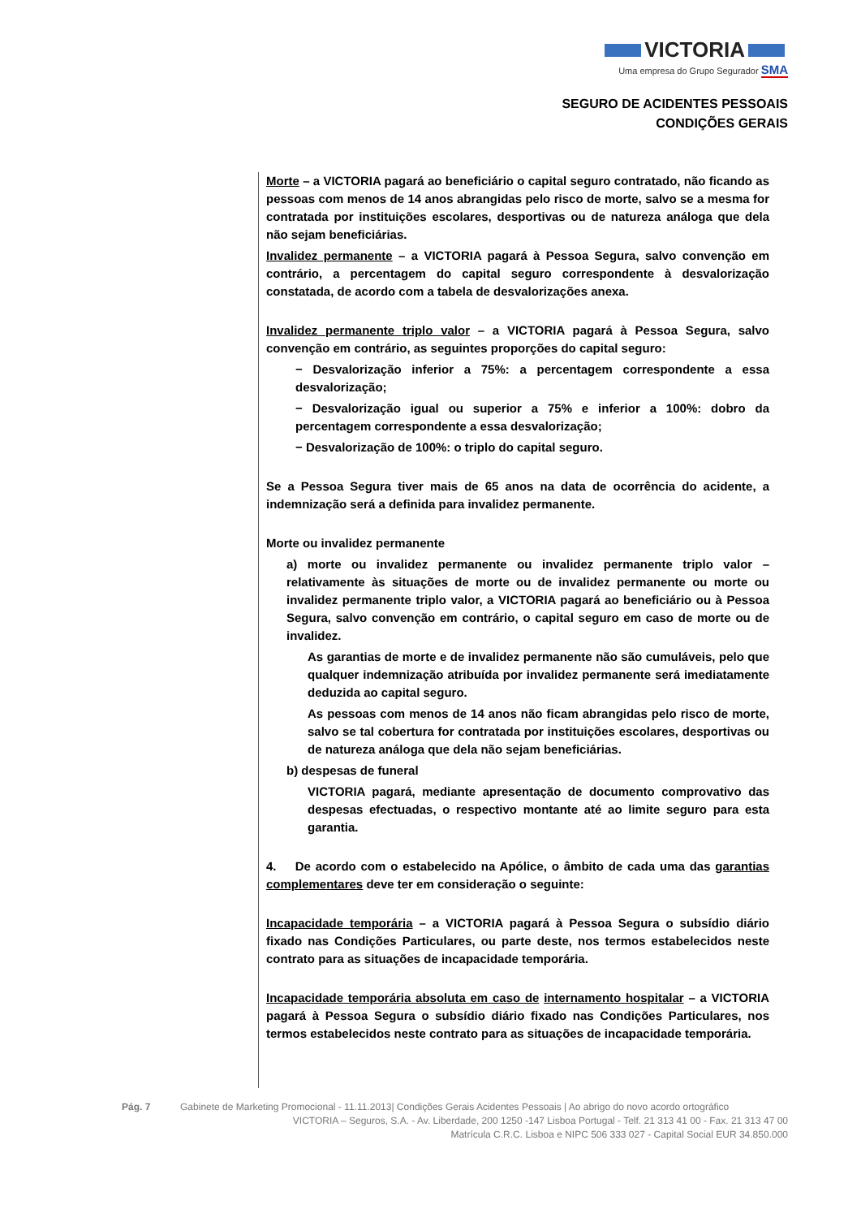VICTORIA
Uma empresa do Grupo Segurador SMA
SEGURO DE ACIDENTES PESSOAIS
CONDIÇÕES GERAIS
Morte – a VICTORIA pagará ao beneficiário o capital seguro contratado, não ficando as pessoas com menos de 14 anos abrangidas pelo risco de morte, salvo se a mesma for contratada por instituições escolares, desportivas ou de natureza análoga que dela não sejam beneficiárias.
Invalidez permanente – a VICTORIA pagará à Pessoa Segura, salvo convenção em contrário, a percentagem do capital seguro correspondente à desvalorização constatada, de acordo com a tabela de desvalorizações anexa.
Invalidez permanente triplo valor – a VICTORIA pagará à Pessoa Segura, salvo convenção em contrário, as seguintes proporções do capital seguro:
− Desvalorização inferior a 75%: a percentagem correspondente a essa desvalorização;
− Desvalorização igual ou superior a 75% e inferior a 100%: dobro da percentagem correspondente a essa desvalorização;
− Desvalorização de 100%: o triplo do capital seguro.
Se a Pessoa Segura tiver mais de 65 anos na data de ocorrência do acidente, a indemnização será a definida para invalidez permanente.
Morte ou invalidez permanente
a) morte ou invalidez permanente ou invalidez permanente triplo valor – relativamente às situações de morte ou de invalidez permanente ou morte ou invalidez permanente triplo valor, a VICTORIA pagará ao beneficiário ou à Pessoa Segura, salvo convenção em contrário, o capital seguro em caso de morte ou de invalidez.
As garantias de morte e de invalidez permanente não são cumuláveis, pelo que qualquer indemnização atribuída por invalidez permanente será imediatamente deduzida ao capital seguro.
As pessoas com menos de 14 anos não ficam abrangidas pelo risco de morte, salvo se tal cobertura for contratada por instituições escolares, desportivas ou de natureza análoga que dela não sejam beneficiárias.
b) despesas de funeral
VICTORIA pagará, mediante apresentação de documento comprovativo das despesas efectuadas, o respectivo montante até ao limite seguro para esta garantia.
4. De acordo com o estabelecido na Apólice, o âmbito de cada uma das garantias complementares deve ter em consideração o seguinte:
Incapacidade temporária – a VICTORIA pagará à Pessoa Segura o subsídio diário fixado nas Condições Particulares, ou parte deste, nos termos estabelecidos neste contrato para as situações de incapacidade temporária.
Incapacidade temporária absoluta em caso de internamento hospitalar – a VICTORIA pagará à Pessoa Segura o subsídio diário fixado nas Condições Particulares, nos termos estabelecidos neste contrato para as situações de incapacidade temporária.
Pág. 7 Gabinete de Marketing Promocional - 11.11.2013| Condições Gerais Acidentes Pessoais | Ao abrigo do novo acordo ortográfico
VICTORIA – Seguros, S.A. - Av. Liberdade, 200 1250 -147 Lisboa Portugal - Telf. 21 313 41 00 - Fax. 21 313 47 00
Matrícula C.R.C. Lisboa e NIPC 506 333 027 - Capital Social EUR 34.850.000